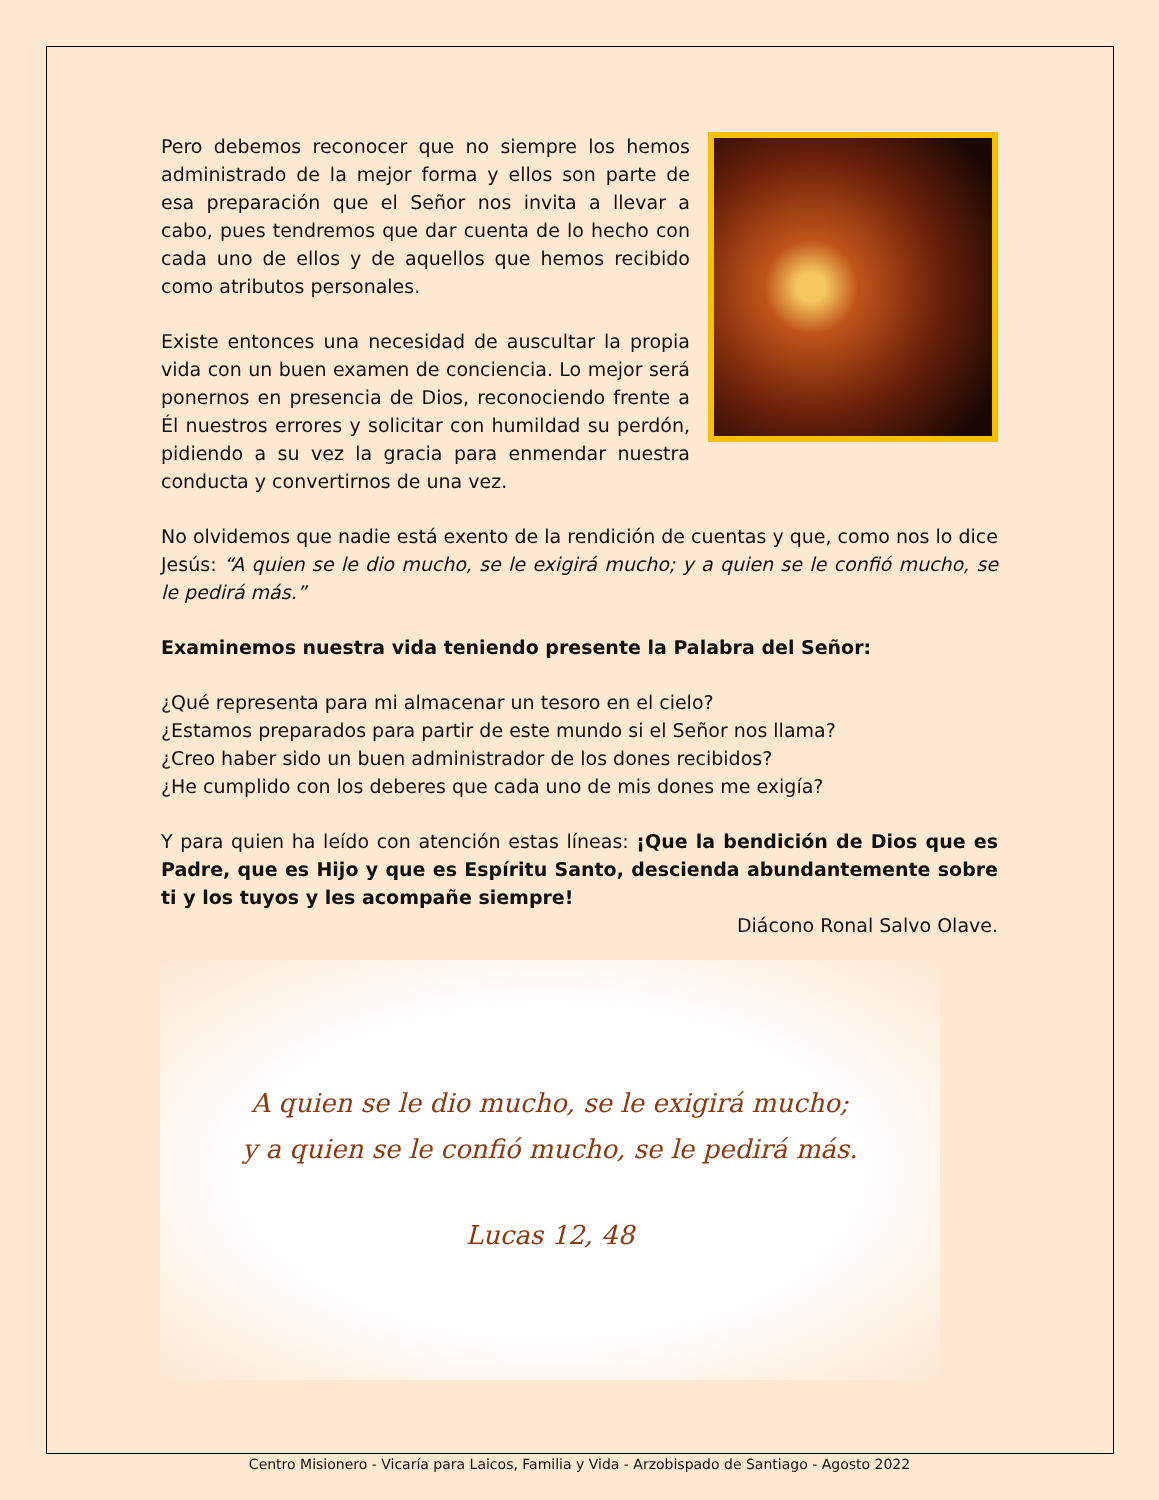Pero debemos reconocer que no siempre los hemos administrado de la mejor forma y ellos son parte de esa preparación que el Señor nos invita a llevar a cabo, pues tendremos que dar cuenta de lo hecho con cada uno de ellos y de aquellos que hemos recibido como atributos personales.
Existe entonces una necesidad de auscultar la propia vida con un buen examen de conciencia. Lo mejor será ponernos en presencia de Dios, reconociendo frente a Él nuestros errores y solicitar con humildad su perdón, pidiendo a su vez la gracia para enmendar nuestra conducta y convertirnos de una vez.
No olvidemos que nadie está exento de la rendición de cuentas y que, como nos lo dice Jesús: “A quien se le dio mucho, se le exigirá mucho; y a quien se le confió mucho, se le pedirá más.”
Examinemos nuestra vida teniendo presente la Palabra del Señor:
¿Qué representa para mi almacenar un tesoro en el cielo?
¿Estamos preparados para partir de este mundo si el Señor nos llama?
¿Creo haber sido un buen administrador de los dones recibidos?
¿He cumplido con los deberes que cada uno de mis dones me exigía?
Y para quien ha leído con atención estas líneas: ¡Que la bendición de Dios que es Padre, que es Hijo y que es Espíritu Santo, descienda abundantemente sobre ti y los tuyos y les acompañe siempre!
Diácono Ronal Salvo Olave.
A quien se le dio mucho, se le exigirá mucho;
y a quien se le confió mucho, se le pedirá más.
Lucas 12, 48
Centro Misionero - Vicaría para Laicos, Familia y Vida - Arzobispado de Santiago - Agosto 2022